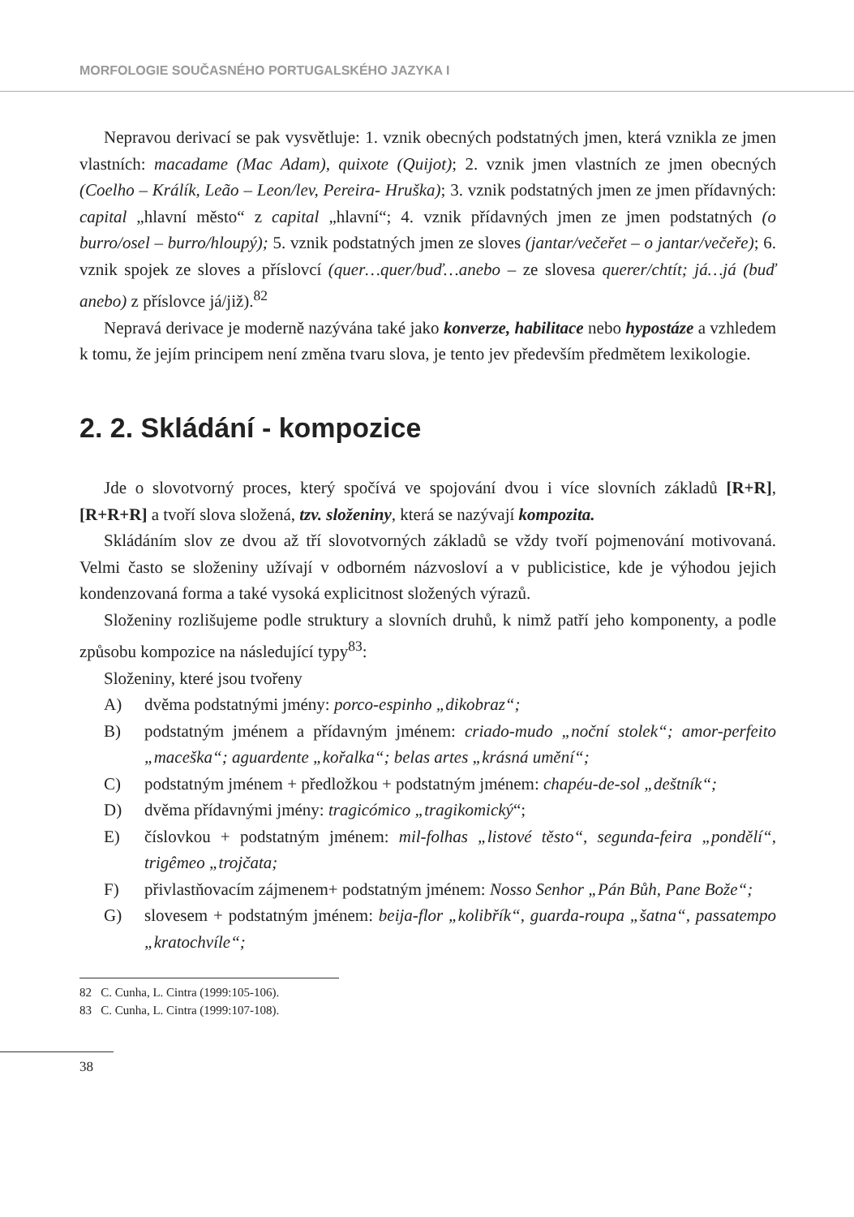MORFOLOGIE SOUČASNÉHO PORTUGALSKÉHO JAZYKA I
Nepravou derivací se pak vysvětluje: 1. vznik obecných podstatných jmen, která vznikla ze jmen vlastních: macadame (Mac Adam), quixote (Quijot); 2. vznik jmen vlastních ze jmen obecných (Coelho – Králík, Leão – Leon/lev, Pereira- Hruška); 3. vznik podstatných jmen ze jmen přídavných: capital „hlavní město“ z capital „hlavní“; 4. vznik přídavných jmen ze jmen podstatných (o burro/osel – burro/hloupý); 5. vznik podstatných jmen ze sloves (jantar/večeřet – o jantar/večeře); 6. vznik spojek ze sloves a příslovcí (quer…quer/buď…anebo – ze slovesa querer/chtít; já…já (buď anebo) z příslovce já/již).<sup>82</sup>
Nepravá derivace je moderně nazývána také jako konverze, habilitace nebo hypostáze a vzhledem k tomu, že jejím principem není změna tvaru slova, je tento jev především předmětem lexikologie.
2. 2. Skládání - kompozice
Jde o slovotvorný proces, který spočívá ve spojování dvou i více slovních základů [R+R], [R+R+R] a tvoří slova složená, tzv. složeniny, která se nazývají kompozita.
Skládáním slov ze dvou až tří slovotvorných základů se vždy tvoří pojmenování motivovaná. Velmi často se složeniny užívají v odborném názvosloví a v publicistice, kde je výhodou jejich kondenzovaná forma a také vysoká explicitnost složených výrazů.
Složeniny rozlišujeme podle struktury a slovních druhů, k nimž patří jeho komponenty, a podle způsobu kompozice na následující typy<sup>83</sup>:
Složeniny, které jsou tvořeny
A) dvěma podstatnými jmény: porco-espinho „dikobraz“;
B) podstatným jménem a přídavným jménem: criado-mudo „noční stolek“; amor-perfeito „maceška“; aguardente „kořalka“; belas artes „krásná umění“;
C) podstatným jménem + předložkou + podstatným jménem: chapéu-de-sol „deštník“;
D) dvěma přídavnými jmény: tragicómico „tragikomický“;
E) číslovkou + podstatným jménem: mil-folhas „listové těsto“, segunda-feira „pondělí“, trigêmeo „trojčata;
F) přivlastňovacím zájmenem+ podstatným jménem: Nosso Senhor „Pán Bůh, Pane Bože“;
G) slovesem + podstatným jménem: beija-flor „kolibřík“, guarda-roupa „šatna“, passatempo „kratochvíle“;
82 C. Cunha, L. Cintra (1999:105-106).
83 C. Cunha, L. Cintra (1999:107-108).
38